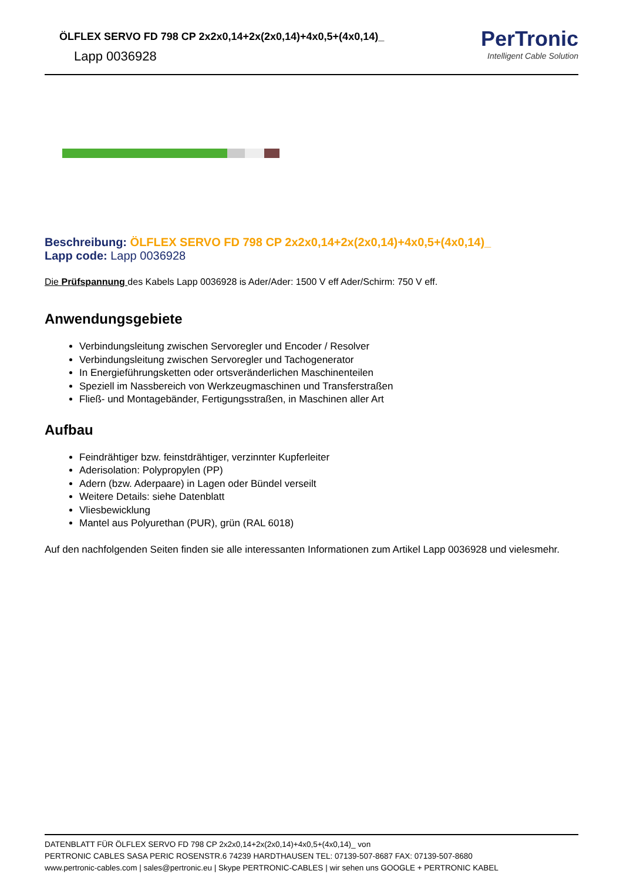ÖLFLEX SERVO FD 798 CP 2x2x0,14+2x(2x0,14)+4x0,5+(4x0,14)_
Lapp 0036928
PerTronic
Intelligent Cable Solution
Beschreibung: ÖLFLEX SERVO FD 798 CP 2x2x0,14+2x(2x0,14)+4x0,5+(4x0,14)_
Lapp code: Lapp 0036928
Die Prüfspannung des Kabels Lapp 0036928 is Ader/Ader: 1500 V eff Ader/Schirm: 750 V eff.
Anwendungsgebiete
Verbindungsleitung zwischen Servoregler und Encoder / Resolver
Verbindungsleitung zwischen Servoregler und Tachogenerator
In Energieführungsketten oder ortsveränderlichen Maschinenteilen
Speziell im Nassbereich von Werkzeugmaschinen und Transferstraßen
Fließ- und Montagebänder, Fertigungsstraßen, in Maschinen aller Art
Aufbau
Feindrähtiger bzw. feinstdrähtiger, verzinnter Kupferleiter
Aderisolation: Polypropylen (PP)
Adern (bzw. Aderpaare) in Lagen oder Bündel verseilt
Weitere Details: siehe Datenblatt
Vliesbewicklung
Mantel aus Polyurethan (PUR), grün (RAL 6018)
Auf den nachfolgenden Seiten finden sie alle interessanten Informationen zum Artikel Lapp 0036928 und vielesmehr.
DATENBLATT FÜR ÖLFLEX SERVO FD 798 CP 2x2x0,14+2x(2x0,14)+4x0,5+(4x0,14)_ von
PERTRONIC CABLES SASA PERIC ROSENSTR.6 74239 HARDTHAUSEN TEL: 07139-507-8687 FAX: 07139-507-8680
www.pertronic-cables.com | sales@pertronic.eu | Skype PERTRONIC-CABLES | wir sehen uns GOOGLE + PERTRONIC KABEL